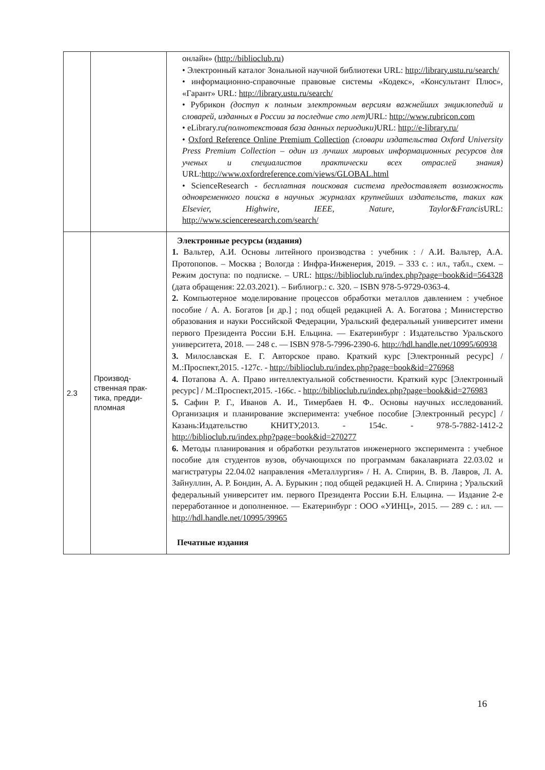| | | онлайн» ( http://biblioclub.ru ) • Электронный каталог Зональной научной библиотеки URL: http://library.ustu.ru/search/ • информационно-справочные правовые системы «Кодекс», «Консультант Плюс», «Гарант» URL: http://library.ustu.ru/search/ • Рубрикон (доступ к полным электронным версиям важнейших энциклопедий и словарей, изданных в России за последние сто лет) URL: http://www.rubricon.com • eLibrary.ru (полнотекстовая база данных периодики) URL: http://e-library.ru/ • Oxford Reference Online Premium Collection (словари издательства Oxford University Press Premium Collection – один из лучших мировых информационных ресурсов для ученых и специалистов практически всех отраслей знания) URL: http://www.oxfordreference.com/views/GLOBAL.html • ScienceResearch - бесплатная поисковая система предоставляет возможность одновременного поиска в научных журналах крупнейших издательств, таких как Elsevier, Highwire, IEEE, Nature, Taylor&Francis URL: http://www.scienceresearch.com/search/ |
| 2.3 | Производ-ственная прак-тика, предди-пломная | Электронные ресурсы (издания) 1. Вальтер, А.И. Основы литейного производства : учебник : / А.И. Вальтер, А.А. Протопопов. – Москва ; Вологда : Инфра-Инженерия, 2019. – 333 с. : ил., табл., схем. – Режим доступа: по подписке. – URL: https://biblioclub.ru/index.php?page=book&id=564328 (дата обращения: 22.03.2021). – Библиогр.: с. 320. – ISBN 978-5-9729-0363-4. 2. Компьютерное моделирование процессов обработки металлов давлением : учебное пособие / А. А. Богатов [и др.] ; под общей редакцией А. А. Богатова ; Министерство образования и науки Российской Федерации, Уральский федеральный университет имени первого Президента России Б.Н. Ельцина. — Екатеринбург : Издательство Уральского университета, 2018. — 248 с. — ISBN 978-5-7996-2390-6. http://hdl.handle.net/10995/60938 3. Милославская Е. Г. Авторское право. Краткий курс [Электронный ресурс] / М.:Проспект,2015. -127с. - http://biblioclub.ru/index.php?page=book&id=276968 4. Потапова А. А. Право интеллектуальной собственности. Краткий курс [Электронный ресурс] / М.:Проспект,2015. -166с. - http://biblioclub.ru/index.php?page=book&id=276983 5. Сафин Р. Г., Иванов А. И., Тимербаев Н. Ф.. Основы научных исследований. Организация и планирование эксперимента: учебное пособие [Электронный ресурс] / Казань:Издательство КНИТУ,2013. - 154с. - 978-5-7882-1412-2 http://biblioclub.ru/index.php?page=book&id=270277 6. Методы планирования и обработки результатов инженерного эксперимента : учебное пособие для студентов вузов, обучающихся по программам бакалавриата 22.03.02 и магистратуры 22.04.02 направления «Металлургия» / Н. А. Спирин, В. В. Лавров, Л. А. Зайнуллин, А. Р. Бондин, А. А. Бурыкин ; под общей редакцией Н. А. Спирина ; Уральский федеральный университет им. первого Президента России Б.Н. Ельцина. — Издание 2-е переработанное и дополненное. — Екатеринбург : ООО «УИНЦ», 2015. — 289 с. : ил. — http://hdl.handle.net/10995/39965 Печатные издания |
16